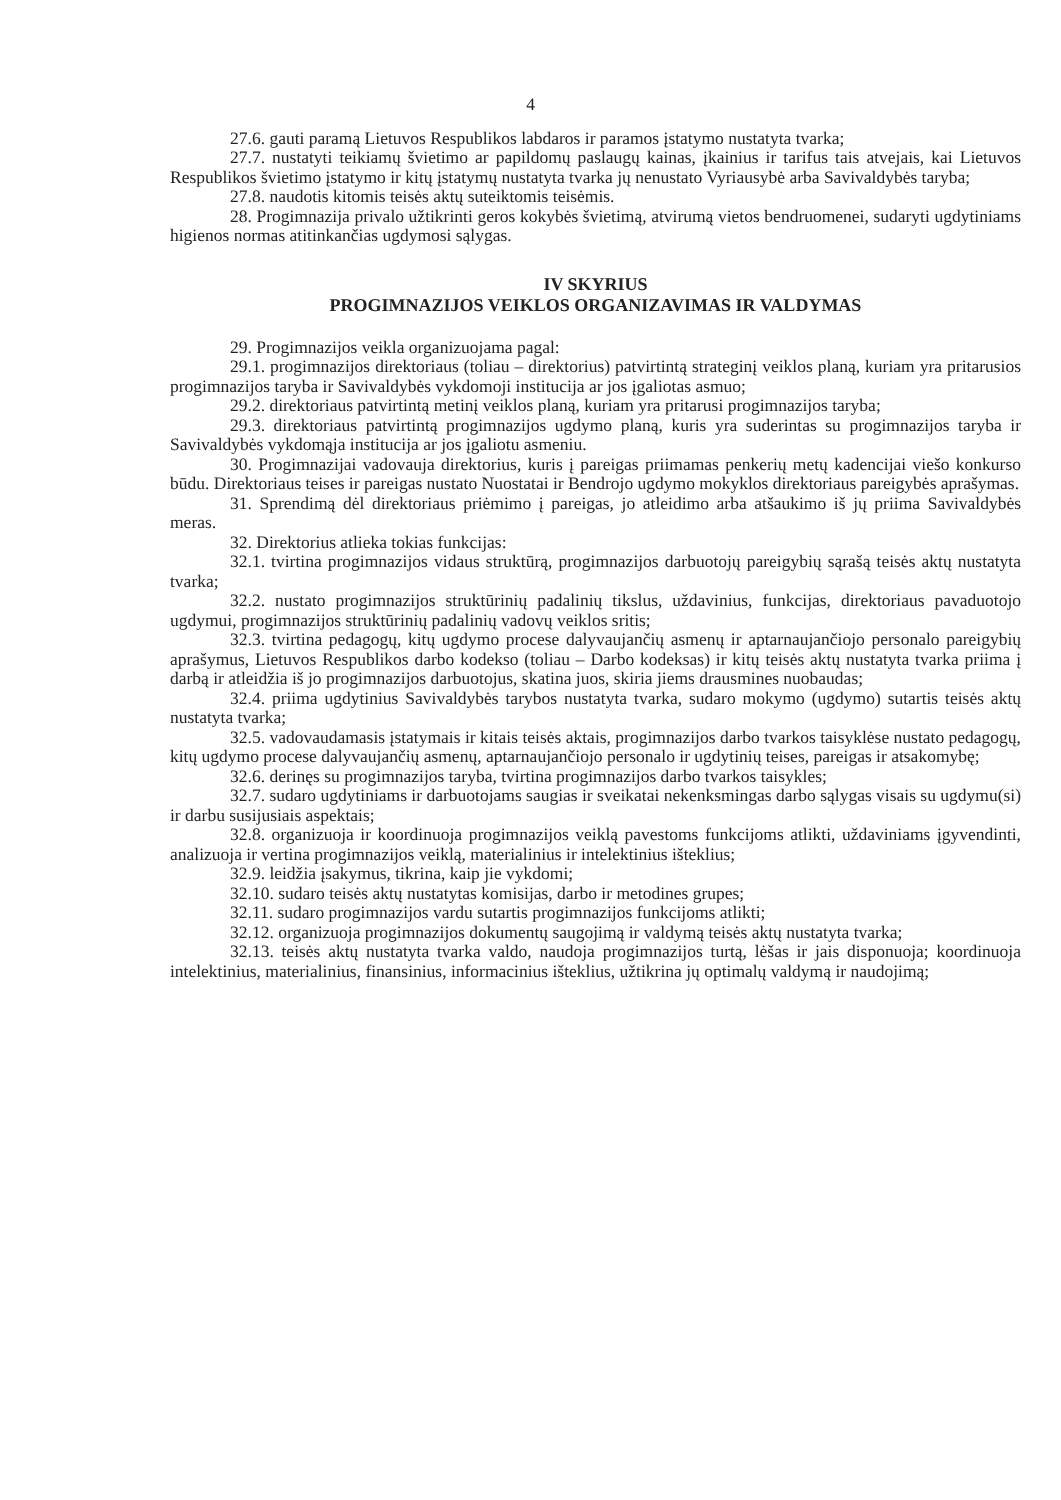4
27.6. gauti paramą Lietuvos Respublikos labdaros ir paramos įstatymo nustatyta tvarka;
27.7. nustatyti teikiamų švietimo ar papildomų paslaugų kainas, įkainius ir tarifus tais atvejais, kai Lietuvos Respublikos švietimo įstatymo ir kitų įstatymų nustatyta tvarka jų nenustato Vyriausybė arba Savivaldybės taryba;
27.8. naudotis kitomis teisės aktų suteiktomis teisėmis.
28. Progimnazija privalo užtikrinti geros kokybės švietimą, atvirumą vietos bendruomenei, sudaryti ugdytiniams higienos normas atitinkančias ugdymosi sąlygas.
IV SKYRIUS
PROGIMNAZIJOS VEIKLOS ORGANIZAVIMAS IR VALDYMAS
29. Progimnazijos veikla organizuojama pagal:
29.1. progimnazijos direktoriaus (toliau – direktorius) patvirtintą strateginį veiklos planą, kuriam yra pritarusios progimnazijos taryba ir Savivaldybės vykdomoji institucija ar jos įgaliotas asmuo;
29.2. direktoriaus patvirtintą metinį veiklos planą, kuriam yra pritarusi progimnazijos taryba;
29.3. direktoriaus patvirtintą progimnazijos ugdymo planą, kuris yra suderintas su progimnazijos taryba ir Savivaldybės vykdomąja institucija ar jos įgaliotu asmeniu.
30. Progimnazijai vadovauja direktorius, kuris į pareigas priimamas penkerių metų kadencijai viešo konkurso būdu. Direktoriaus teises ir pareigas nustato Nuostatai ir Bendrojo ugdymo mokyklos direktoriaus pareigybės aprašymas.
31. Sprendimą dėl direktoriaus priėmimo į pareigas, jo atleidimo arba atšaukimo iš jų priima Savivaldybės meras.
32. Direktorius atlieka tokias funkcijas:
32.1. tvirtina progimnazijos vidaus struktūrą, progimnazijos darbuotojų pareigybių sąrašą teisės aktų nustatyta tvarka;
32.2. nustato progimnazijos struktūrinių padalinių tikslus, uždavinius, funkcijas, direktoriaus pavaduotojo ugdymui, progimnazijos struktūrinių padalinių vadovų veiklos sritis;
32.3. tvirtina pedagogų, kitų ugdymo procese dalyvaujančių asmenų ir aptarnaujančiojo personalo pareigybių aprašymus, Lietuvos Respublikos darbo kodekso (toliau – Darbo kodeksas) ir kitų teisės aktų nustatyta tvarka priima į darbą ir atleidžia iš jo progimnazijos darbuotojus, skatina juos, skiria jiems drausmines nuobaudas;
32.4. priima ugdytinius Savivaldybės tarybos nustatyta tvarka, sudaro mokymo (ugdymo) sutartis teisės aktų nustatyta tvarka;
32.5. vadovaudamasis įstatymais ir kitais teisės aktais, progimnazijos darbo tvarkos taisyklėse nustato pedagogų, kitų ugdymo procese dalyvaujančių asmenų, aptarnaujančiojo personalo ir ugdytinių teises, pareigas ir atsakomybę;
32.6. derinęs su progimnazijos taryba, tvirtina progimnazijos darbo tvarkos taisykles;
32.7. sudaro ugdytiniams ir darbuotojams saugias ir sveikatai nekenksmingas darbo sąlygas visais su ugdymu(si) ir darbu susijusiais aspektais;
32.8. organizuoja ir koordinuoja progimnazijos veiklą pavestoms funkcijoms atlikti, uždaviniams įgyvendinti, analizuoja ir vertina progimnazijos veiklą, materialinius ir intelektinius išteklius;
32.9. leidžia įsakymus, tikrina, kaip jie vykdomi;
32.10. sudaro teisės aktų nustatytas komisijas, darbo ir metodines grupes;
32.11. sudaro progimnazijos vardu sutartis progimnazijos funkcijoms atlikti;
32.12. organizuoja progimnazijos dokumentų saugojimą ir valdymą teisės aktų nustatyta tvarka;
32.13. teisės aktų nustatyta tvarka valdo, naudoja progimnazijos turtą, lėšas ir jais disponuoja; koordinuoja intelektinius, materialinius, finansinius, informacinius išteklius, užtikrina jų optimalų valdymą ir naudojimą;